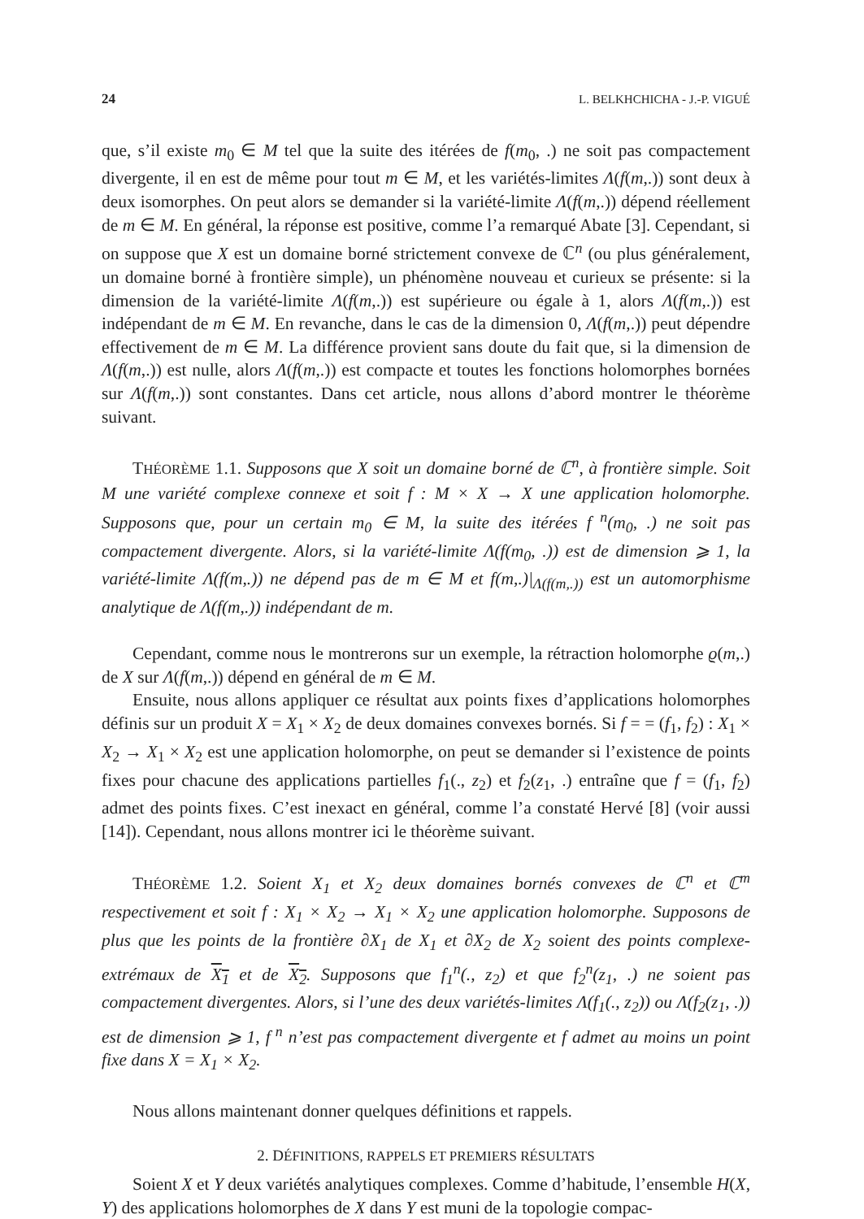24 L. BELKHCHICHA - J.-P. VIGUÉ
que, s’il existe m<sub>0</sub> ∈ M tel que la suite des itérées de f(m<sub>0</sub>, .) ne soit pas compactement divergente, il en est de même pour tout m ∈ M, et les variétés-limites Λ(f(m,.)) sont deux à deux isomorphes. On peut alors se demander si la variété-limite Λ(f(m,.)) dépend réellement de m ∈ M. En général, la réponse est positive, comme l’a remarqué Abate [3]. Cependant, si on suppose que X est un domaine borné strictement convexe de ℂ<sup>n</sup> (ou plus généralement, un domaine borné à frontière simple), un phénomène nouveau et curieux se présente: si la dimension de la variété-limite Λ(f(m,.)) est supérieure ou égale à 1, alors Λ(f(m,.)) est indépendant de m ∈ M. En revanche, dans le cas de la dimension 0, Λ(f(m,.)) peut dépendre effectivement de m ∈ M. La différence provient sans doute du fait que, si la dimension de Λ(f(m,.)) est nulle, alors Λ(f(m,.)) est compacte et toutes les fonctions holomorphes bornées sur Λ(f(m,.)) sont constantes. Dans cet article, nous allons d’abord montrer le théorème suivant.
THÉORÈME 1.1. Supposons que X soit un domaine borné de ℂ<sup>n</sup>, à frontière simple. Soit M une variété complexe connexe et soit f : M × X → X une application holomorphe. Supposons que, pour un certain m<sub>0</sub> ∈ M, la suite des itérées f<sup>n</sup>(m<sub>0</sub>, .) ne soit pas compactement divergente. Alors, si la variété-limite Λ(f(m<sub>0</sub>, .)) est de dimension ⩾ 1, la variété-limite Λ(f(m,.)) ne dépend pas de m ∈ M et f(m,.)|<sub>Λ(f(m,.))</sub> est un automorphisme analytique de Λ(f(m,.)) indépendant de m.
Cependant, comme nous le montrerons sur un exemple, la rétraction holomorphe ϱ(m,.) de X sur Λ(f(m,.)) dépend en général de m ∈ M.
Ensuite, nous allons appliquer ce résultat aux points fixes d’applications holomorphes définis sur un produit X = X<sub>1</sub> × X<sub>2</sub> de deux domaines convexes bornés. Si f = = (f<sub>1</sub>, f<sub>2</sub>) : X<sub>1</sub> × X<sub>2</sub> → X<sub>1</sub> × X<sub>2</sub> est une application holomorphe, on peut se demander si l’existence de points fixes pour chacune des applications partielles f<sub>1</sub>(., z<sub>2</sub>) et f<sub>2</sub>(z<sub>1</sub>, .) entraîne que f = (f<sub>1</sub>, f<sub>2</sub>) admet des points fixes. C’est inexact en général, comme l’a constaté Hervé [8] (voir aussi [14]). Cependant, nous allons montrer ici le théorème suivant.
THÉORÈME 1.2. Soient X<sub>1</sub> et X<sub>2</sub> deux domaines bornés convexes de ℂ<sup>n</sup> et ℂ<sup>m</sup> respectivement et soit f : X<sub>1</sub> × X<sub>2</sub> → X<sub>1</sub> × X<sub>2</sub> une application holomorphe. Supposons de plus que les points de la frontière ∂X<sub>1</sub> de X<sub>1</sub> et ∂X<sub>2</sub> de X<sub>2</sub> soient des points complexe-extrémaux de X<sub>1</sub> et de X<sub>2</sub>. Supposons que f<sub>1</sub><sup>n</sup>(., z<sub>2</sub>) et que f<sub>2</sub><sup>n</sup>(z<sub>1</sub>, .) ne soient pas compactement divergentes. Alors, si l’une des deux variétés-limites Λ(f<sub>1</sub>(., z<sub>2</sub>)) ou Λ(f<sub>2</sub>(z<sub>1</sub>, .)) est de dimension ⩾ 1, f<sup>n</sup> n’est pas compactement divergente et f admet au moins un point fixe dans X = X<sub>1</sub> × X<sub>2</sub>.
Nous allons maintenant donner quelques définitions et rappels.
2. DÉFINITIONS, RAPPELS ET PREMIERS RÉSULTATS
Soient X et Y deux variétés analytiques complexes. Comme d’habitude, l’ensemble H(X, Y) des applications holomorphes de X dans Y est muni de la topologie compac-